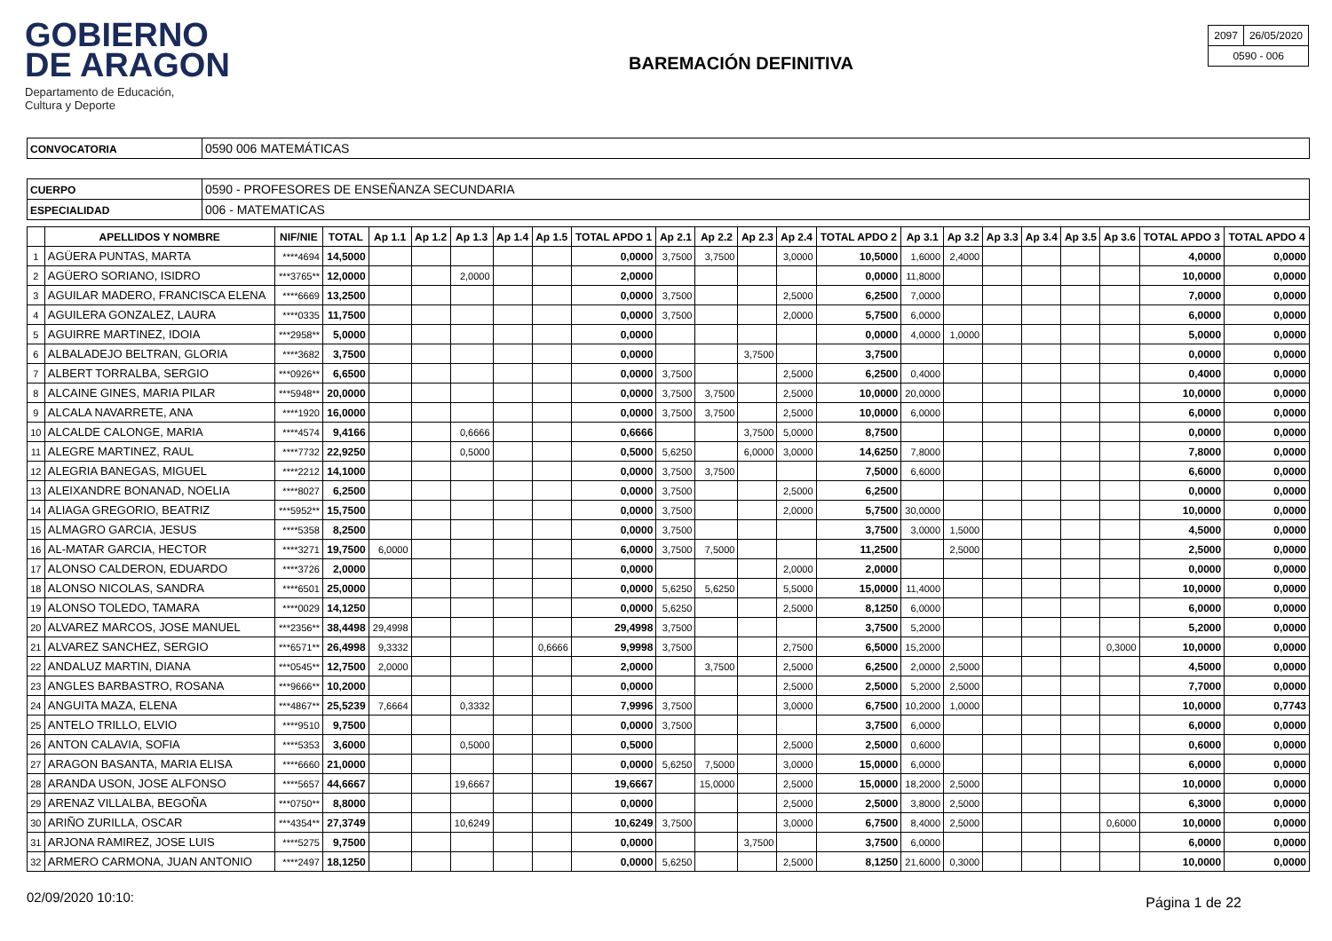GOBIERNO
DE ARAGON
Departamento de Educación,
Cultura y Deporte
BAREMACIÓN DEFINITIVA
| 2097 | 26/05/2020 |
| 0590 - 006 | |
| CONVOCATORIA | 0590 006 MATEMÁTICAS |
| CUERPO | 0590 - PROFESORES DE ENSEÑANZA SECUNDARIA |
| ESPECIALIDAD | 006 - MATEMATICAS |
| | APELLIDOS Y NOMBRE | NIF/NIE | TOTAL | Ap 1.1 | Ap 1.2 | Ap 1.3 | Ap 1.4 | Ap 1.5 | TOTAL APDO 1 | Ap 2.1 | Ap 2.2 | Ap 2.3 | Ap 2.4 | TOTAL APDO 2 | Ap 3.1 | Ap 3.2 | Ap 3.3 | Ap 3.4 | Ap 3.5 | Ap 3.6 | TOTAL APDO 3 | TOTAL APDO 4 |
| --- | --- | --- | --- | --- | --- | --- | --- | --- | --- | --- | --- | --- | --- | --- | --- | --- | --- | --- | --- | --- | --- | --- |
| 1 | AGÜERA PUNTAS, MARTA | ****4694 | 14,5000 | | | | | | 0,0000 | 3,7500 | 3,7500 | | 3,0000 | 10,5000 | 1,6000 | 2,4000 | | | | | 4,0000 | 0,0000 |
| 2 | AGÜERO SORIANO, ISIDRO | ***3765** | 12,0000 | | | 2,0000 | | | 2,0000 | | | | | 0,0000 | 11,8000 | | | | | | 10,0000 | 0,0000 |
| 3 | AGUILAR MADERO, FRANCISCA ELENA | ****6669 | 13,2500 | | | | | | 0,0000 | 3,7500 | | | 2,5000 | 6,2500 | 7,0000 | | | | | | 7,0000 | 0,0000 |
| 4 | AGUILERA GONZALEZ, LAURA | ****0335 | 11,7500 | | | | | | 0,0000 | 3,7500 | | | 2,0000 | 5,7500 | 6,0000 | | | | | | 6,0000 | 0,0000 |
| 5 | AGUIRRE MARTINEZ, IDOIA | ***2958** | 5,0000 | | | | | | 0,0000 | | | | | 0,0000 | 4,0000 | 1,0000 | | | | | 5,0000 | 0,0000 |
| 6 | ALBALADEJO BELTRAN, GLORIA | ****3682 | 3,7500 | | | | | | 0,0000 | | | 3,7500 | | 3,7500 | | | | | | | 0,0000 | 0,0000 |
| 7 | ALBERT TORRALBA, SERGIO | ***0926** | 6,6500 | | | | | | 0,0000 | 3,7500 | | | 2,5000 | 6,2500 | 0,4000 | | | | | | 0,4000 | 0,0000 |
| 8 | ALCAINE GINES, MARIA PILAR | ***5948** | 20,0000 | | | | | | 0,0000 | 3,7500 | 3,7500 | | 2,5000 | 10,0000 | 20,0000 | | | | | | 10,0000 | 0,0000 |
| 9 | ALCALA NAVARRETE, ANA | ****1920 | 16,0000 | | | | | | 0,0000 | 3,7500 | 3,7500 | | 2,5000 | 10,0000 | 6,0000 | | | | | | 6,0000 | 0,0000 |
| 10 | ALCALDE CALONGE, MARIA | ****4574 | 9,4166 | | | 0,6666 | | | 0,6666 | | | 3,7500 | 5,0000 | 8,7500 | | | | | | | 0,0000 | 0,0000 |
| 11 | ALEGRE MARTINEZ, RAUL | ****7732 | 22,9250 | | | 0,5000 | | | 0,5000 | 5,6250 | | 6,0000 | 3,0000 | 14,6250 | 7,8000 | | | | | | 7,8000 | 0,0000 |
| 12 | ALEGRIA BANEGAS, MIGUEL | ****2212 | 14,1000 | | | | | | 0,0000 | 3,7500 | 3,7500 | | | 7,5000 | 6,6000 | | | | | | 6,6000 | 0,0000 |
| 13 | ALEIXANDRE BONANAD, NOELIA | ****8027 | 6,2500 | | | | | | 0,0000 | 3,7500 | | | 2,5000 | 6,2500 | | | | | | | 0,0000 | 0,0000 |
| 14 | ALIAGA GREGORIO, BEATRIZ | ***5952** | 15,7500 | | | | | | 0,0000 | 3,7500 | | | 2,0000 | 5,7500 | 30,0000 | | | | | | 10,0000 | 0,0000 |
| 15 | ALMAGRO GARCIA, JESUS | ****5358 | 8,2500 | | | | | | 0,0000 | 3,7500 | | | | 3,7500 | 3,0000 | 1,5000 | | | | | 4,5000 | 0,0000 |
| 16 | AL-MATAR GARCIA, HECTOR | ****3271 | 19,7500 | 6,0000 | | | | | 6,0000 | 3,7500 | 7,5000 | | | 11,2500 | | 2,5000 | | | | | 2,5000 | 0,0000 |
| 17 | ALONSO CALDERON, EDUARDO | ****3726 | 2,0000 | | | | | | 0,0000 | | | | 2,0000 | 2,0000 | | | | | | | 0,0000 | 0,0000 |
| 18 | ALONSO NICOLAS, SANDRA | ****6501 | 25,0000 | | | | | | 0,0000 | 5,6250 | 5,6250 | | 5,5000 | 15,0000 | 11,4000 | | | | | | 10,0000 | 0,0000 |
| 19 | ALONSO TOLEDO, TAMARA | ****0029 | 14,1250 | | | | | | 0,0000 | 5,6250 | | | 2,5000 | 8,1250 | 6,0000 | | | | | | 6,0000 | 0,0000 |
| 20 | ALVAREZ MARCOS, JOSE MANUEL | ***2356** | 38,4498 | 29,4998 | | | | | 29,4998 | 3,7500 | | | | 3,7500 | 5,2000 | | | | | | 5,2000 | 0,0000 |
| 21 | ALVAREZ SANCHEZ, SERGIO | ***6571** | 26,4998 | 9,3332 | | | | 0,6666 | 9,9998 | 3,7500 | | | 2,7500 | 6,5000 | 15,2000 | | | | | 0,3000 | 10,0000 | 0,0000 |
| 22 | ANDALUZ MARTIN, DIANA | ***0545** | 12,7500 | 2,0000 | | | | | 2,0000 | | 3,7500 | | 2,5000 | 6,2500 | 2,0000 | 2,5000 | | | | | 4,5000 | 0,0000 |
| 23 | ANGLES BARBASTRO, ROSANA | ***9666** | 10,2000 | | | | | | 0,0000 | | | | 2,5000 | 2,5000 | 5,2000 | 2,5000 | | | | | 7,7000 | 0,0000 |
| 24 | ANGUITA MAZA, ELENA | ***4867** | 25,5239 | 7,6664 | | 0,3332 | | | 7,9996 | 3,7500 | | | 3,0000 | 6,7500 | 10,2000 | 1,0000 | | | | | 10,0000 | 0,7743 |
| 25 | ANTELO TRILLO, ELVIO | ****9510 | 9,7500 | | | | | | 0,0000 | 3,7500 | | | | 3,7500 | 6,0000 | | | | | | 6,0000 | 0,0000 |
| 26 | ANTON CALAVIA, SOFIA | ****5353 | 3,6000 | | | 0,5000 | | | 0,5000 | | | | 2,5000 | 2,5000 | 0,6000 | | | | | | 0,6000 | 0,0000 |
| 27 | ARAGON BASANTA, MARIA ELISA | ****6660 | 21,0000 | | | | | | 0,0000 | 5,6250 | 7,5000 | | 3,0000 | 15,0000 | 6,0000 | | | | | | 6,0000 | 0,0000 |
| 28 | ARANDA USON, JOSE ALFONSO | ****5657 | 44,6667 | | | 19,6667 | | | 19,6667 | | 15,0000 | | 2,5000 | 15,0000 | 18,2000 | 2,5000 | | | | | 10,0000 | 0,0000 |
| 29 | ARENAZ VILLALBA, BEGOÑA | ***0750** | 8,8000 | | | | | | 0,0000 | | | | 2,5000 | 2,5000 | 3,8000 | 2,5000 | | | | | 6,3000 | 0,0000 |
| 30 | ARIÑO ZURILLA, OSCAR | ***4354** | 27,3749 | | | 10,6249 | | | 10,6249 | 3,7500 | | | 3,0000 | 6,7500 | 8,4000 | 2,5000 | | | | 0,6000 | 10,0000 | 0,0000 |
| 31 | ARJONA RAMIREZ, JOSE LUIS | ****5275 | 9,7500 | | | | | | 0,0000 | | | 3,7500 | | 3,7500 | 6,0000 | | | | | | 6,0000 | 0,0000 |
| 32 | ARMERO CARMONA, JUAN ANTONIO | ****2497 | 18,1250 | | | | | | 0,0000 | 5,6250 | | | 2,5000 | 8,1250 | 21,6000 | 0,3000 | | | | | 10,0000 | 0,0000 |
02/09/2020 10:10: Página 1 de 22